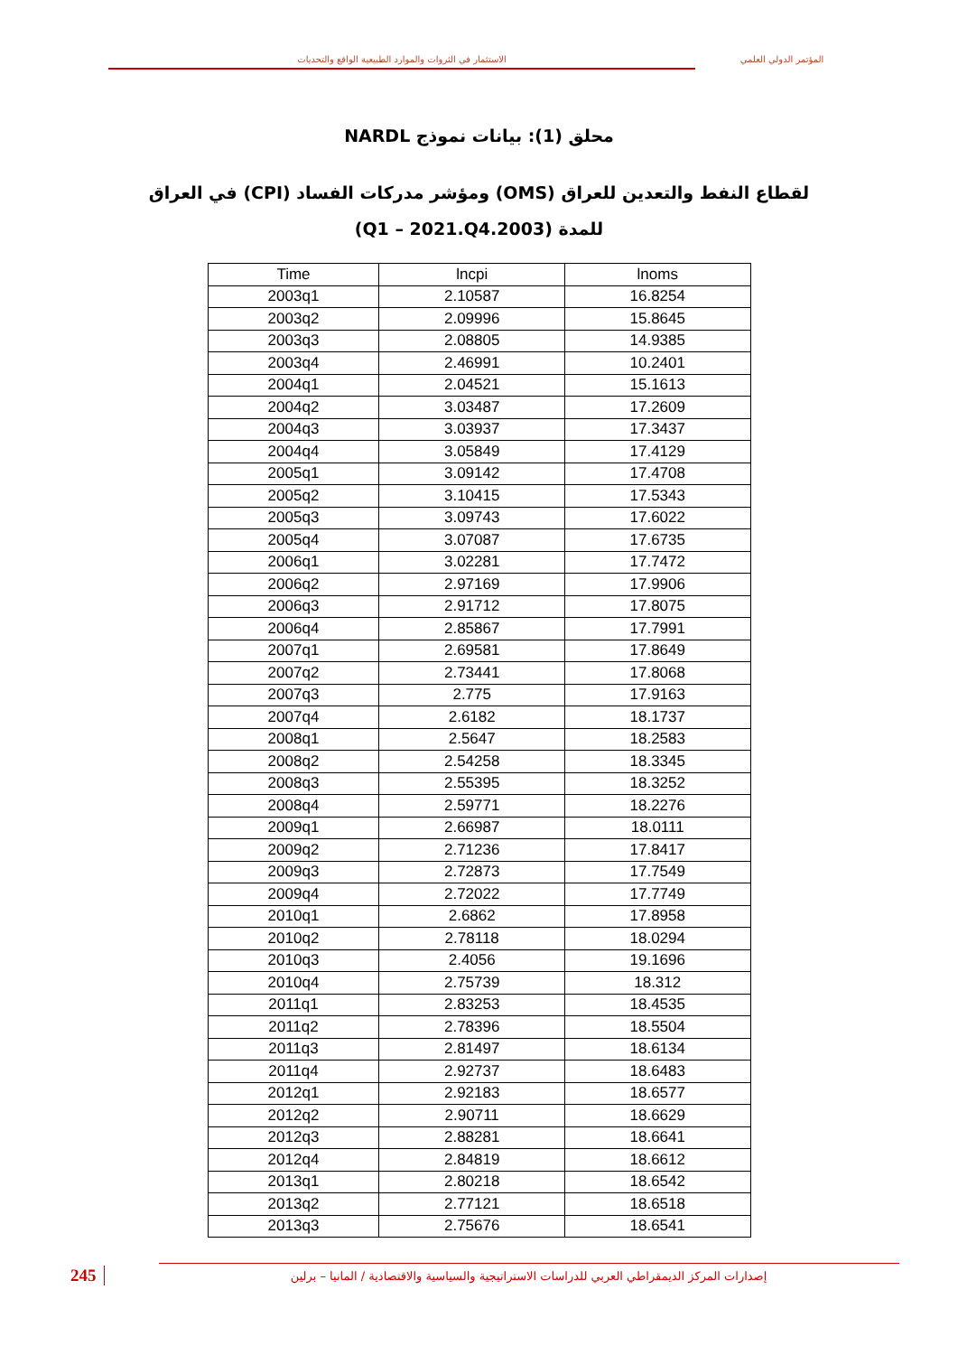الاستثمار في الثروات والموارد الطبيعية الواقع والتحديات المؤتمر الدولي العلمي
محلق (1): بيانات نموذج NARDL
لقطاع النفط والتعدين للعراق (OMS) ومؤشر مدركات الفساد (CPI) في العراق
للمدة (2003.Q1 – 2021.Q4)
| Time | lncpi | lnoms |
| --- | --- | --- |
| 2003q1 | 2.10587 | 16.8254 |
| 2003q2 | 2.09996 | 15.8645 |
| 2003q3 | 2.08805 | 14.9385 |
| 2003q4 | 2.46991 | 10.2401 |
| 2004q1 | 2.04521 | 15.1613 |
| 2004q2 | 3.03487 | 17.2609 |
| 2004q3 | 3.03937 | 17.3437 |
| 2004q4 | 3.05849 | 17.4129 |
| 2005q1 | 3.09142 | 17.4708 |
| 2005q2 | 3.10415 | 17.5343 |
| 2005q3 | 3.09743 | 17.6022 |
| 2005q4 | 3.07087 | 17.6735 |
| 2006q1 | 3.02281 | 17.7472 |
| 2006q2 | 2.97169 | 17.9906 |
| 2006q3 | 2.91712 | 17.8075 |
| 2006q4 | 2.85867 | 17.7991 |
| 2007q1 | 2.69581 | 17.8649 |
| 2007q2 | 2.73441 | 17.8068 |
| 2007q3 | 2.775 | 17.9163 |
| 2007q4 | 2.6182 | 18.1737 |
| 2008q1 | 2.5647 | 18.2583 |
| 2008q2 | 2.54258 | 18.3345 |
| 2008q3 | 2.55395 | 18.3252 |
| 2008q4 | 2.59771 | 18.2276 |
| 2009q1 | 2.66987 | 18.0111 |
| 2009q2 | 2.71236 | 17.8417 |
| 2009q3 | 2.72873 | 17.7549 |
| 2009q4 | 2.72022 | 17.7749 |
| 2010q1 | 2.6862 | 17.8958 |
| 2010q2 | 2.78118 | 18.0294 |
| 2010q3 | 2.4056 | 19.1696 |
| 2010q4 | 2.75739 | 18.312 |
| 2011q1 | 2.83253 | 18.4535 |
| 2011q2 | 2.78396 | 18.5504 |
| 2011q3 | 2.81497 | 18.6134 |
| 2011q4 | 2.92737 | 18.6483 |
| 2012q1 | 2.92183 | 18.6577 |
| 2012q2 | 2.90711 | 18.6629 |
| 2012q3 | 2.88281 | 18.6641 |
| 2012q4 | 2.84819 | 18.6612 |
| 2013q1 | 2.80218 | 18.6542 |
| 2013q2 | 2.77121 | 18.6518 |
| 2013q3 | 2.75676 | 18.6541 |
245
إصدارات المركز الديمقراطي العربي للدراسات الاستراتيجية والسياسية والاقتصادية / المانيا – برلين